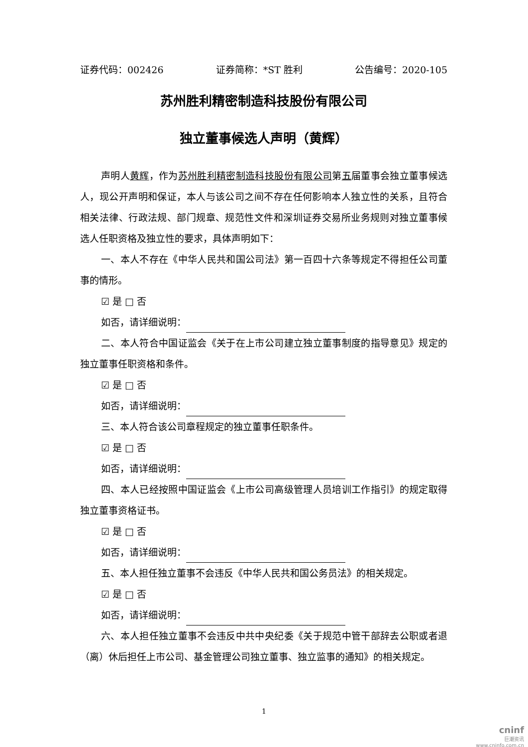证券代码：002426 证券简称：*ST 胜利 公告编号：2020-105
苏州胜利精密制造科技股份有限公司
独立董事候选人声明（黄辉）
声明人黄辉，作为苏州胜利精密制造科技股份有限公司第五届董事会独立董事候选人，现公开声明和保证，本人与该公司之间不存在任何影响本人独立性的关系，且符合相关法律、行政法规、部门规章、规范性文件和深圳证券交易所业务规则对独立董事候选人任职资格及独立性的要求，具体声明如下：
一、本人不存在《中华人民共和国公司法》第一百四十六条等规定不得担任公司董事的情形。
☑ 是 □ 否
如否，请详细说明：
二、本人符合中国证监会《关于在上市公司建立独立董事制度的指导意见》规定的独立董事任职资格和条件。
☑ 是 □ 否
如否，请详细说明：
三、本人符合该公司章程规定的独立董事任职条件。
☑ 是 □ 否
如否，请详细说明：
四、本人已经按照中国证监会《上市公司高级管理人员培训工作指引》的规定取得独立董事资格证书。
☑ 是 □ 否
如否，请详细说明：
五、本人担任独立董事不会违反《中华人民共和国公务员法》的相关规定。
☑ 是 □ 否
如否，请详细说明：
六、本人担任独立董事不会违反中共中央纪委《关于规范中管干部辞去公职或者退（离）休后担任上市公司、基金管理公司独立董事、独立监事的通知》的相关规定。
1
cninf
巨潮资讯
www.cninfo.com.cn